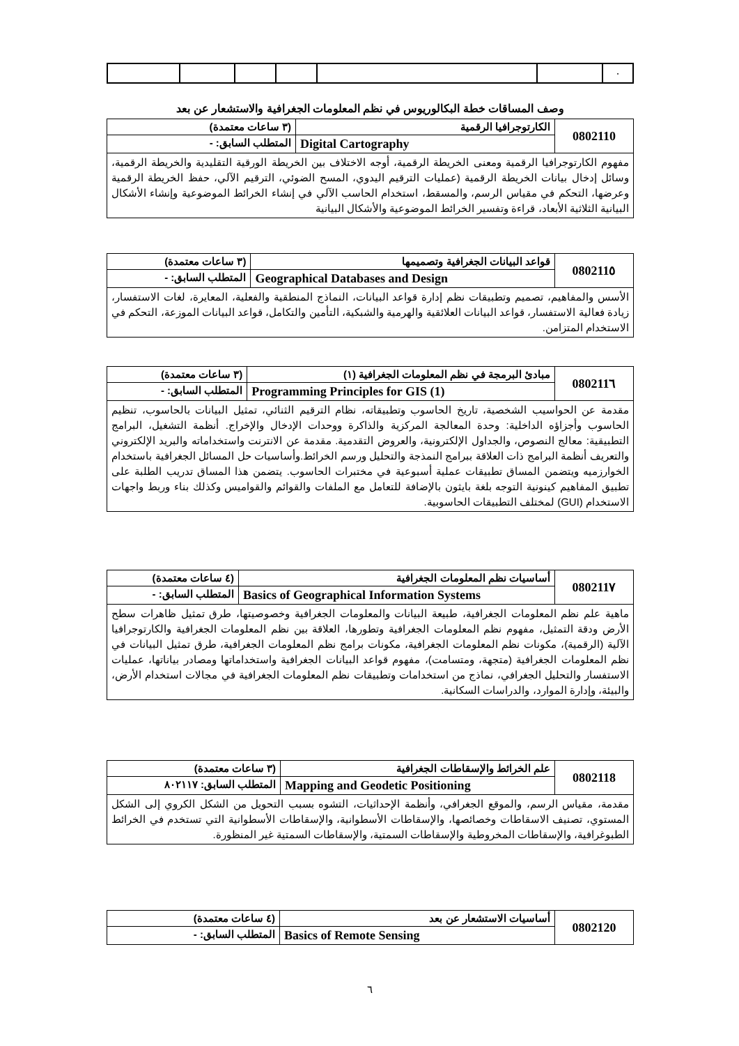| | | | | | | ٠ |
وصف المساقات خطة البكالوريوس في نظم المعلومات الجغرافية والاستشعار عن بعد
| 0802110 | الكارتوجرافيا الرقمية | (٣ ساعات معتمدة) |
| | Digital Cartography | المتطلب السابق: - |
| مفهوم الكارتوجرافيا الرقمية ومعنى الخريطة الرقمية، أوجه الاختلاف بين الخريطة الورقية التقليدية والخريطة الرقمية، وسائل إدخال بيانات الخريطة الرقمية (عمليات الترقيم اليدوي، المسح الضوئي، الترقيم الآلي، حفظ الخريطة الرقمية وعرضها، التحكم في مقياس الرسم، والمسقط، استخدام الحاسب الآلي في إنشاء الخرائط الموضوعية وإنشاء الأشكال البيانية الثلاثية الأبعاد، قراءة وتفسير الخرائط الموضوعية والأشكال البيانية | | |
| 080211٥ | قواعد البيانات الجغرافية وتصميمها | (٣ ساعات معتمدة) |
| | Geographical Databases and Design | المتطلب السابق: - |
| الأسس والمفاهيم، تصميم وتطبيقات نظم إدارة قواعد البيانات، النماذج المنطقية والفعلية، المعايرة، لغات الاستفسار، زيادة فعالية الاستفسار، قواعد البيانات العلائقية والهرمية والشبكية، التأمين والتكامل، قواعد البيانات الموزعة، التحكم في الاستخدام المتزامن. | | |
| 080211٦ | مبادئ البرمجة في نظم المعلومات الجغرافية (١) | (٣ ساعات معتمدة) |
| | Programming Principles for GIS (1) | المتطلب السابق: - |
| مقدمة عن الحواسيب الشخصية، تاريخ الحاسوب وتطبيقاته، نظام الترقيم الثنائي، تمثيل البيانات بالحاسوب، تنظيم الحاسوب وأجزاؤه الداخلية: وحدة المعالجة المركزية والذاكرة ووحدات الإدخال والإخراج. أنظمة التشغيل، البرامج التطبيقية: معالج النصوص، والجداول الإلكترونية، والعروض التقدمية. مقدمة عن الانترنت واستخداماته والبريد الإلكتروني والتعريف أنظمة البرامج ذات العلاقة ببرامج النمذجة والتحليل ورسم الخرائط.وأساسيات حل المسائل الجغرافية باستخدام الخوارزميه ويتضمن المساق تطبيقات عملية أسبوعية في مختبرات الحاسوب. يتضمن هذا المساق تدريب الطلبة على تطبيق المفاهيم كينونية التوجه بلغة بايثون بالإضافة للتعامل مع الملفات والقوائم والقواميس وكذلك بناء وربط واجهات الاستخدام (GUI) لمختلف التطبيقات الحاسوبية. | | |
| 080211٧ | أساسيات نظم المعلومات الجغرافية | (٤ ساعات معتمدة) |
| | Basics of Geographical Information Systems | المتطلب السابق: - |
| ماهية علم نظم المعلومات الجغرافية، طبيعة البيانات والمعلومات الجغرافية وخصوصيتها، طرق تمثيل ظاهرات سطح الأرض ودقة التمثيل، مفهوم نظم المعلومات الجغرافية وتطورها، العلاقة بين نظم المعلومات الجغرافية والكارتوجرافيا الآلية (الرقمية)، مكونات نظم المعلومات الجغرافية، مكونات برامج نظم المعلومات الجغرافية، طرق تمثيل البيانات في نظم المعلومات الجغرافية (متجهة، ومتسامت)، مفهوم قواعد البيانات الجغرافية واستخداماتها ومصادر بياناتها، عمليات الاستفسار والتحليل الجغرافي، نماذج من استخدامات وتطبيقات نظم المعلومات الجغرافية في مجالات استخدام الأرض، والبيئة، وإدارة الموارد، والدراسات السكانية. | | |
| 0802118 | علم الخرائط والإسقاطات الجغرافية | (٣ ساعات معتمدة) |
| | Mapping and Geodetic Positioning | المتطلب السابق: ٨٠٢١١٧ |
| مقدمة، مقياس الرسم، والموقع الجغرافي، وأنظمة الإحداثيات، التشوه بسبب التحويل من الشكل الكروي إلى الشكل المستوي، تصنيف الاسقاطات وخصائصها، والإسقاطات الأسطوانية، والإسقاطات الأسطوانية التي تستخدم في الخرائط الطبوغرافية، والإسقاطات المخروطية والإسقاطات السمتية، والإسقاطات السمتية غير المنظورة. | | |
| 0802120 | أساسيات الاستشعار عن بعد | (٤ ساعات معتمدة) |
| | Basics of Remote Sensing | المتطلب السابق: - |
٦